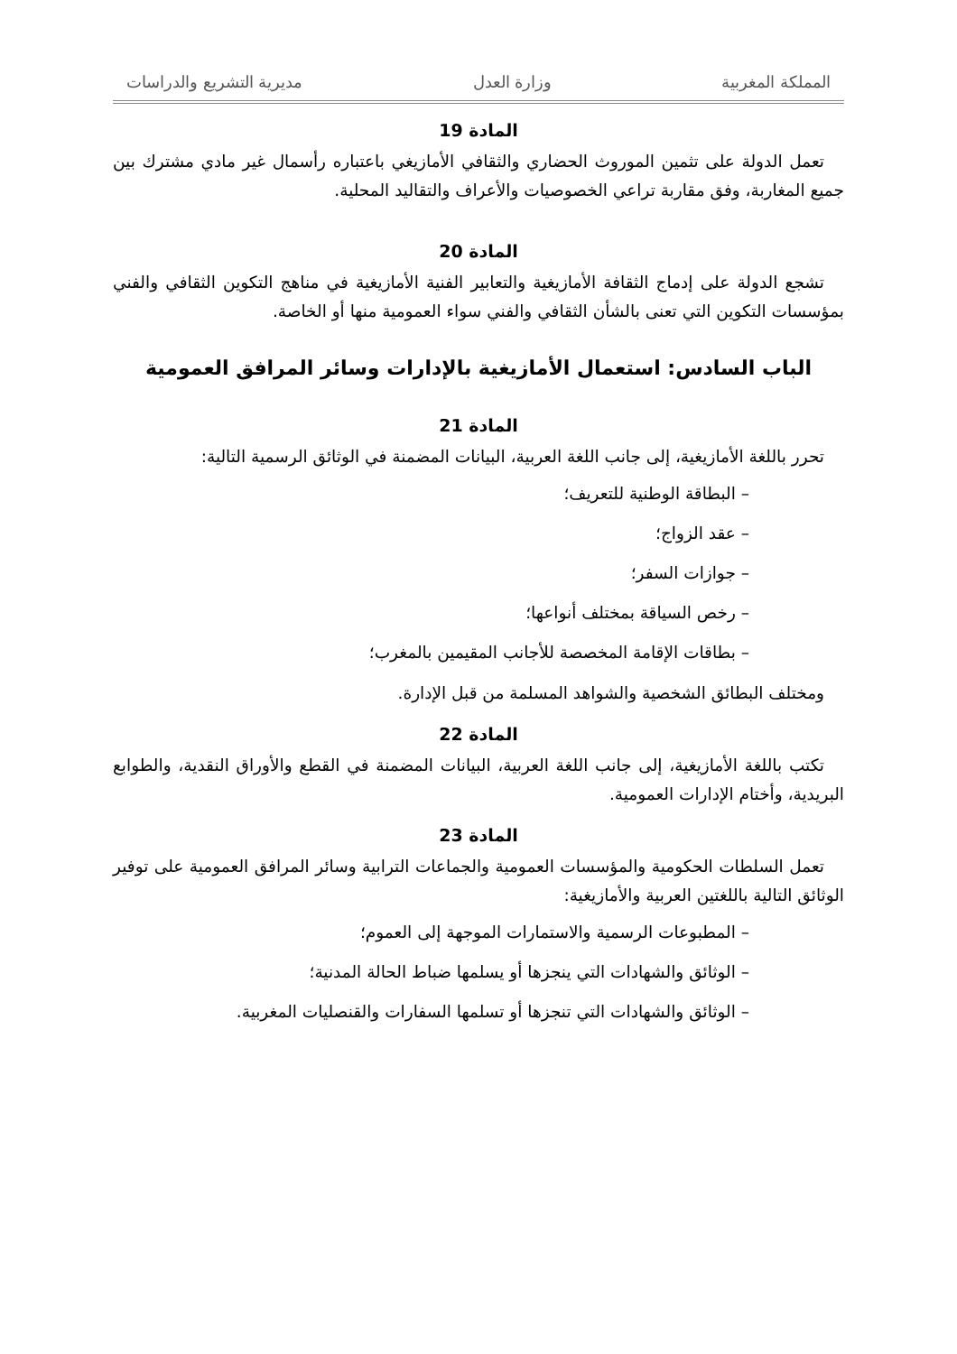المملكة المغربية وزارة العدل مديرية التشريع والدراسات
المادة 19
تعمل الدولة على تثمين الموروث الحضاري والثقافي الأمازيغي باعتباره رأسمال غير مادي مشترك بين جميع المغاربة، وفق مقاربة تراعي الخصوصيات والأعراف والتقاليد المحلية.
المادة 20
تشجع الدولة على إدماج الثقافة الأمازيغية والتعابير الفنية الأمازيغية في مناهج التكوين الثقافي والفني بمؤسسات التكوين التي تعنى بالشأن الثقافي والفني سواء العمومية منها أو الخاصة.
الباب السادس: استعمال الأمازيغية بالإدارات وسائر المرافق العمومية
المادة 21
تحرر باللغة الأمازيغية، إلى جانب اللغة العربية، البيانات المضمنة في الوثائق الرسمية التالية:
– البطاقة الوطنية للتعريف؛
– عقد الزواج؛
– جوازات السفر؛
– رخص السياقة بمختلف أنواعها؛
– بطاقات الإقامة المخصصة للأجانب المقيمين بالمغرب؛
ومختلف البطائق الشخصية والشواهد المسلمة من قبل الإدارة.
المادة 22
تكتب باللغة الأمازيغية، إلى جانب اللغة العربية، البيانات المضمنة في القطع والأوراق النقدية، والطوابع البريدية، وأختام الإدارات العمومية.
المادة 23
تعمل السلطات الحكومية والمؤسسات العمومية والجماعات الترابية وسائر المرافق العمومية على توفير الوثائق التالية باللغتين العربية والأمازيغية:
– المطبوعات الرسمية والاستمارات الموجهة إلى العموم؛
– الوثائق والشهادات التي ينجزها أو يسلمها ضباط الحالة المدنية؛
– الوثائق والشهادات التي تنجزها أو تسلمها السفارات والقنصليات المغربية.